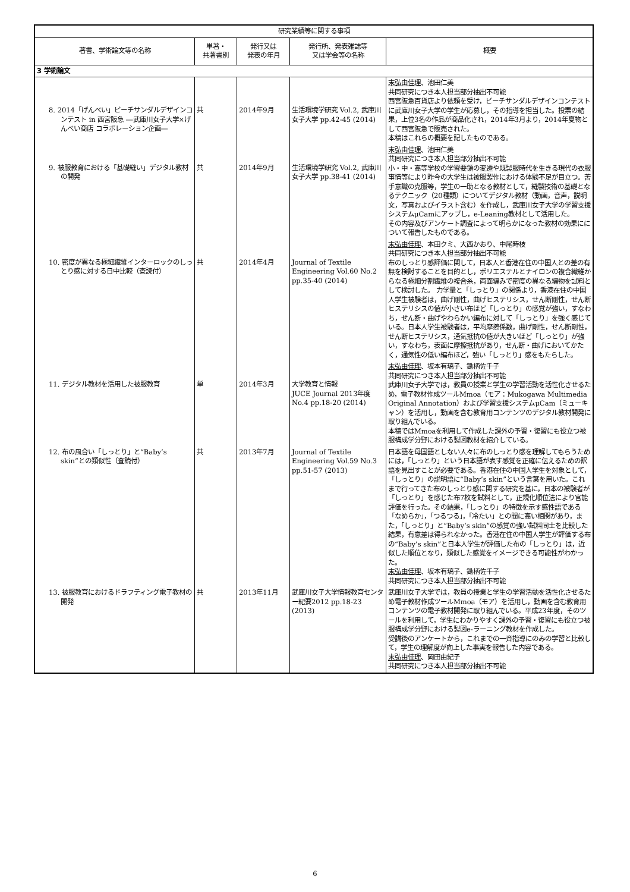| 研究業績等に関する事項 | | | | |
| --- | --- | --- | --- | --- |
| 著書、学術論文等の名称 | 単著・ 共著書別 | 発行又は 発表の年月 | 発行所、発表雑誌等 又は学会等の名称 | 概要 |
| 3 学術論文 | | | | |
| 8. 2014「げんべい」ビーチサンダルデザインコンテスト in 西宮阪急 ―武庫川女子大学×げんべい商店 コラボレーション企画― | 共 | 2014年9月 | 生活環境学研究 Vol.2, 武庫川女子大学 pp.42-45 (2014) | 末弘由佳理 、池田仁美 共同研究につき本人担当部分抽出不可能 西宮阪急百貨店より依頼を受け，ビーチサンダルデザインコンテストに武庫川女子大学の学生が応募し，その指導を担当した。投票の結果，上位3名の作品が商品化され，2014年3月より，2014年夏物として西宮阪急で販売された。 本稿はこれらの概要を記したものである。 |
| 9. 被服教育における「基礎縫い」デジタル教材の開発 | 共 | 2014年9月 | 生活環境学研究 Vol.2, 武庫川女子大学 pp.38-41 (2014) | 末弘由佳理 、池田仁美 共同研究につき本人担当部分抽出不可能 小・中・高等学校の学習要領の変遷や既製服時代を生きる現代の衣服事情等により昨今の大学生は被服製作における体験不足が目立つ。苦手意識の克服等，学生の一助となる教材として，縫製技術の基礎となるテクニック（20種類）についてデジタル教材（動画，音声，説明文，写真およびイラスト含む）を作成し，武庫川女子大学の学習支援システムμCamにアップし，e-Leaning教材として活用した。 その内容及びアンケート調査によって明らかになった教材の効果にについて報告したものである。 |
| 10. 密度が異なる極細繊維インターロックのしっとり感に対する日中比較（査読付） | 共 | 2014年4月 | Journal of Textile Engineering Vol.60 No.2 pp.35-40 (2014) | 末弘由佳理 、本田クミ、大西かおり、中尾時枝 共同研究につき本人担当部分抽出不可能 布のしっとり感評価に関して，日本人と香港在住の中国人との差の有無を検討することを目的とし，ポリエステルとナイロンの複合繊維からなる極細分割繊維の複合糸，両面編みで密度の異なる編物を試料として検討した。 力学量と「しっとり」の関係より，香港在住の中国人学生被験者は，曲げ剛性，曲げヒステリシス，せん断剛性，せん断ヒステリシスの値が小さい布ほど「しっとり」の感覚が強い，すなわち，せん断・曲げやわらかい編布に対して「しっとり」を強く感じている。日本人学生被験者は，平均摩擦係数，曲げ剛性，せん断剛性，せん断ヒステリシス，通気抵抗の値が大きいほど「しっとり」が強い，すなわち，表面に摩擦抵抗があり，せん断・曲げにおいてかたく，通気性の低い編布ほど，強い「しっとり」感をもたらした。 |
| 11. デジタル教材を活用した被服教育 | 単 | 2014年3月 | 大学教育と情報 JUCE Journal 2013年度 No.4 pp.18-20 (2014) | 末弘由佳理 、坂本有璃子、鋤柄佐千子 共同研究につき本人担当部分抽出不可能 武庫川女子大学では，教員の授業と学生の学習活動を活性化させるため，電子教材作成ツールMmoa（モア：Mukogawa Multimedia Original Annotation）および学習支援システムμCam（ミューキャン）を活用し，動画を含む教育用コンテンツのデジタル教材開発に取り組んでいる。 本稿ではMmoaを利用して作成した課外の予習・復習にも役立つ被服構成学分野における製図教材を紹介している。 |
| 12. 布の風合い「しっとり」と“Baby’s skin”との類似性（査読付） | 共 | 2013年7月 | Journal of Textile Engineering Vol.59 No.3 pp.51-57 (2013) | 日本語を母国語としない人々に布のしっとり感を理解してもらうためには，「しっとり」という日本語が表す感覚を正確に伝えるための訳語を見出すことが必要である。香港在住の中国人学生を対象として，「しっとり」の説明語に“Baby’s skin”という言葉を用いた。これまで行ってきた布のしっとり感に関する研究を基に，日本の被験者が「しっとり」を感じた布7枚を試料として，正規化順位法により官能評価を行った。その結果，「しっとり」の特徴を示す感性語である「なめらか」，「つるつる」，「冷たい」との間に高い相関があり，また，「しっとり」と“Baby’s skin”の感覚の強い試料同士を比較した結果，有意差は得られなかった。香港在住の中国人学生が評価する布の“Baby’s skin”と日本人学生が評価した布の「しっとり」は，近似した順位となり，類似した感覚をイメージできる可能性がわかった。 末弘由佳理 、坂本有璃子、鋤柄佐千子 共同研究につき本人担当部分抽出不可能 |
| 13. 被服教育におけるドラフティング電子教材の開発 | 共 | 2013年11月 | 武庫川女子大学情報教育センター紀要2012 pp.18-23 (2013) | 武庫川女子大学では，教員の授業と学生の学習活動を活性化させるため電子教材作成ツールMmoa（モア）を活用し，動画を含む教育用コンテンツの電子教材開発に取り組んでいる。平成23年度，そのツールを利用して，学生にわかりやすく課外の予習・復習にも役立つ被服構成学分野における製図e-ラーニング教材を作成した。 受講後のアンケートから，これまでの一斉指導にのみの学習と比較して，学生の理解度が向上した事実を報告した内容である。 末弘由佳理 、岡田由紀子 共同研究につき本人担当部分抽出不可能 |
6